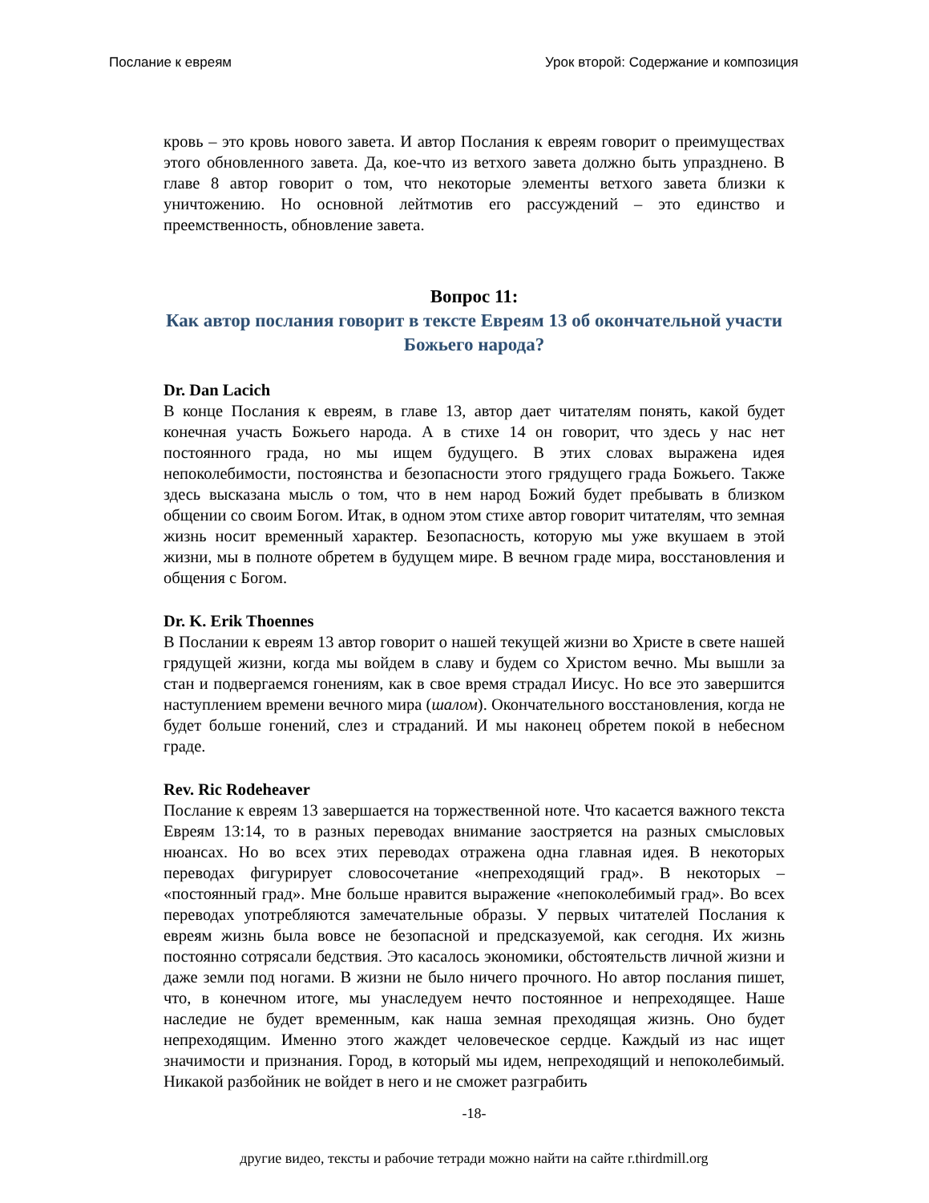Послание к евреям Урок второй: Содержание и композиция
кровь – это кровь нового завета. И автор Послания к евреям говорит о преимуществах этого обновленного завета. Да, кое-что из ветхого завета должно быть упразднено. В главе 8 автор говорит о том, что некоторые элементы ветхого завета близки к уничтожению. Но основной лейтмотив его рассуждений – это единство и преемственность, обновление завета.
Вопрос 11:
Как автор послания говорит в тексте Евреям 13 об окончательной участи Божьего народа?
Dr. Dan Lacich
В конце Послания к евреям, в главе 13, автор дает читателям понять, какой будет конечная участь Божьего народа. А в стихе 14 он говорит, что здесь у нас нет постоянного града, но мы ищем будущего. В этих словах выражена идея непоколебимости, постоянства и безопасности этого грядущего града Божьего. Также здесь высказана мысль о том, что в нем народ Божий будет пребывать в близком общении со своим Богом. Итак, в одном этом стихе автор говорит читателям, что земная жизнь носит временный характер. Безопасность, которую мы уже вкушаем в этой жизни, мы в полноте обретем в будущем мире. В вечном граде мира, восстановления и общения с Богом.
Dr. K. Erik Thoennes
В Послании к евреям 13 автор говорит о нашей текущей жизни во Христе в свете нашей грядущей жизни, когда мы войдем в славу и будем со Христом вечно. Мы вышли за стан и подвергаемся гонениям, как в свое время страдал Иисус. Но все это завершится наступлением времени вечного мира (шалом). Окончательного восстановления, когда не будет больше гонений, слез и страданий. И мы наконец обретем покой в небесном граде.
Rev. Ric Rodeheaver
Послание к евреям 13 завершается на торжественной ноте. Что касается важного текста Евреям 13:14, то в разных переводах внимание заостряется на разных смысловых нюансах. Но во всех этих переводах отражена одна главная идея. В некоторых переводах фигурирует словосочетание «непреходящий град». В некоторых – «постоянный град». Мне больше нравится выражение «непоколебимый град». Во всех переводах употребляются замечательные образы. У первых читателей Послания к евреям жизнь была вовсе не безопасной и предсказуемой, как сегодня. Их жизнь постоянно сотрясали бедствия. Это касалось экономики, обстоятельств личной жизни и даже земли под ногами. В жизни не было ничего прочного. Но автор послания пишет, что, в конечном итоге, мы унаследуем нечто постоянное и непреходящее. Наше наследие не будет временным, как наша земная преходящая жизнь. Оно будет непреходящим. Именно этого жаждет человеческое сердце. Каждый из нас ищет значимости и признания. Город, в который мы идем, непреходящий и непоколебимый. Никакой разбойник не войдет в него и не сможет разграбить
-18-
другие видео, тексты и рабочие тетради можно найти на сайте r.thirdmill.org